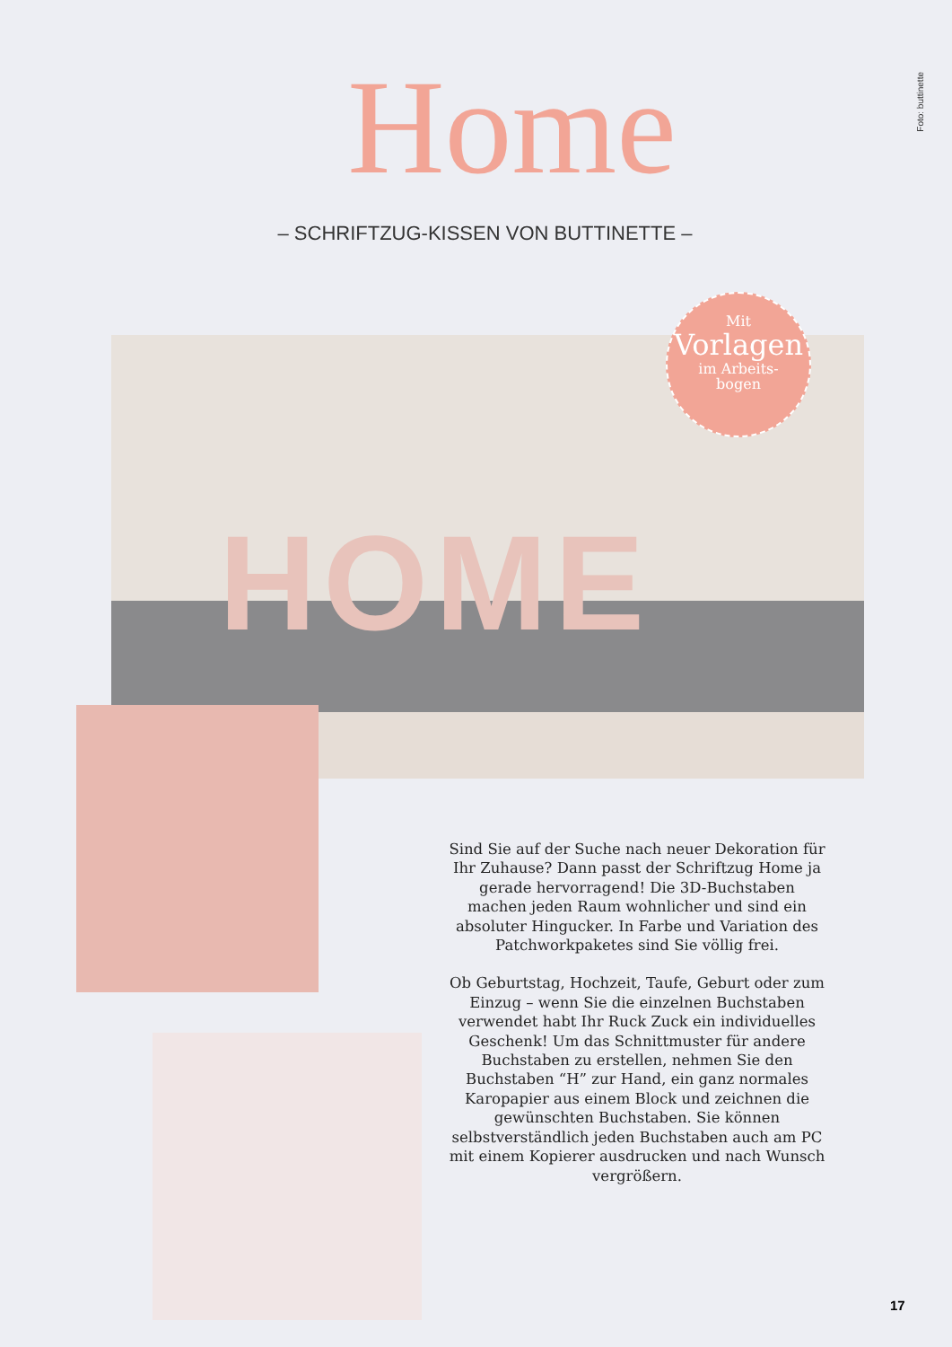Foto: buttinette
Home
– SCHRIFTZUG-KISSEN VON BUTTINETTE –
HOME
Mit
Vorlagen
im Arbeits-
bogen
Sind Sie auf der Suche nach neuer Dekoration für Ihr Zuhause? Dann passt der Schriftzug Home ja gerade hervorragend! Die 3D-Buchstaben machen jeden Raum wohnlicher und sind ein absoluter Hingucker. In Farbe und Variation des Patchworkpaketes sind Sie völlig frei.
Ob Geburtstag, Hochzeit, Taufe, Geburt oder zum Einzug – wenn Sie die einzelnen Buchstaben verwendet habt Ihr Ruck Zuck ein individuelles Geschenk! Um das Schnittmuster für andere Buchstaben zu erstellen, nehmen Sie den Buchstaben “H” zur Hand, ein ganz normales Karopapier aus einem Block und zeichnen die gewünschten Buchstaben. Sie können selbstverständlich jeden Buchstaben auch am PC mit einem Kopierer ausdrucken und nach Wunsch vergrößern.
17